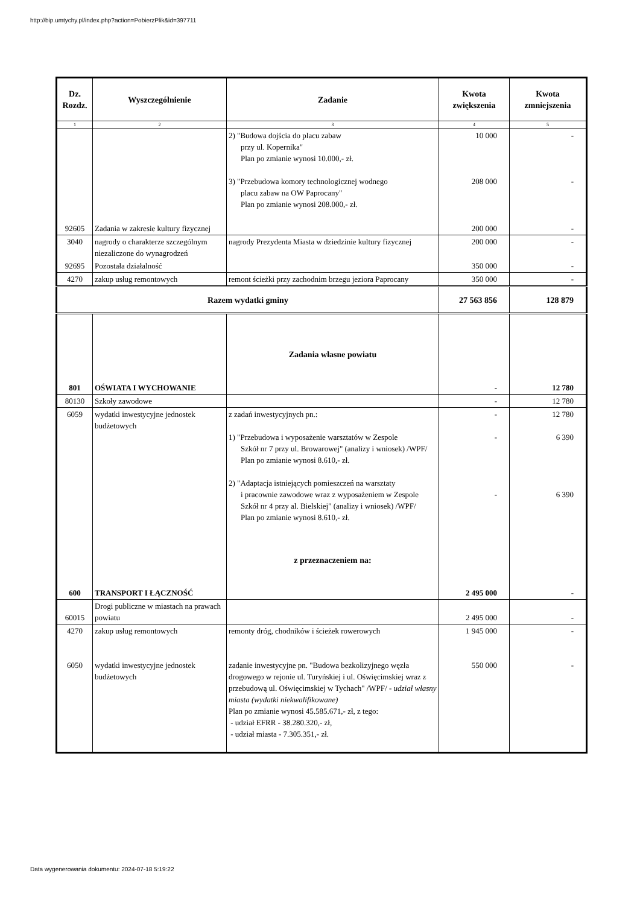http://bip.umtychy.pl/index.php?action=PobierzPlik&id=397711
| Dz. Rozdz. | Wyszczególnienie | Zadanie | Kwota zwiększenia | Kwota zmniejszenia |
| --- | --- | --- | --- | --- |
| 1 | 2 | 3 | 4 | 5 |
| | | 2) "Budowa dojścia do placu zabaw przy ul. Kopernika" Plan po zmianie wynosi 10.000,- zł. 3) "Przebudowa komory technologicznej wodnego placu zabaw na OW Paprocany" Plan po zmianie wynosi 208.000,- zł. | 10 000 208 000 | - - |
| 92605 | Zadania w zakresie kultury fizycznej | | 200 000 | - |
| 3040 | nagrody o charakterze szczególnym niezaliczone do wynagrodzeń | nagrody Prezydenta Miasta w dziedzinie kultury fizycznej | 200 000 | - |
| 92695 | Pozostała działalność | | 350 000 | - |
| 4270 | zakup usług remontowych | remont ścieżki przy zachodnim brzegu jeziora Paprocany | 350 000 | - |
| Razem wydatki gminy | | | 27 563 856 | 128 879 |
| 801 | OŚWIATA I WYCHOWANIE | Zadania własne powiatu | - | 12 780 |
| 80130 | Szkoły zawodowe | | - | 12 780 |
| 6059 | wydatki inwestycyjne jednostek budżetowych | z zadań inwestycyjnych pn.: 1) "Przebudowa i wyposażenie warsztatów w Zespole Szkół nr 7 przy ul. Browarowej" (analizy i wniosek) /WPF/ Plan po zmianie wynosi 8.610,- zł. 2) "Adaptacja istniejących pomieszczeń na warsztaty i pracownie zawodowe wraz z wyposażeniem w Zespole Szkół nr 4 przy al. Bielskiej" (analizy i wniosek) /WPF/ Plan po zmianie wynosi 8.610,- zł. z przeznaczeniem na: | - - - | 12 780 6 390 6 390 |
| 600 | TRANSPORT I ŁĄCZNOŚĆ | | 2 495 000 | - |
| 60015 | Drogi publiczne w miastach na prawach powiatu | | 2 495 000 | - |
| 4270 6050 | zakup usług remontowych wydatki inwestycyjne jednostek budżetowych | remonty dróg, chodników i ścieżek rowerowych zadanie inwestycyjne pn. "Budowa bezkolizyjnego węzła drogowego w rejonie ul. Turyńskiej i ul. Oświęcimskiej wraz z przebudową ul. Oświęcimskiej w Tychach" /WPF/ - udział własny miasta (wydatki niekwalifikowane) Plan po zmianie wynosi 45.585.671,- zł, z tego: - udział EFRR - 38.280.320,- zł, - udział miasta - 7.305.351,- zł. | 1 945 000 550 000 | - - |
Data wygenerowania dokumentu: 2024-07-18 5:19:22